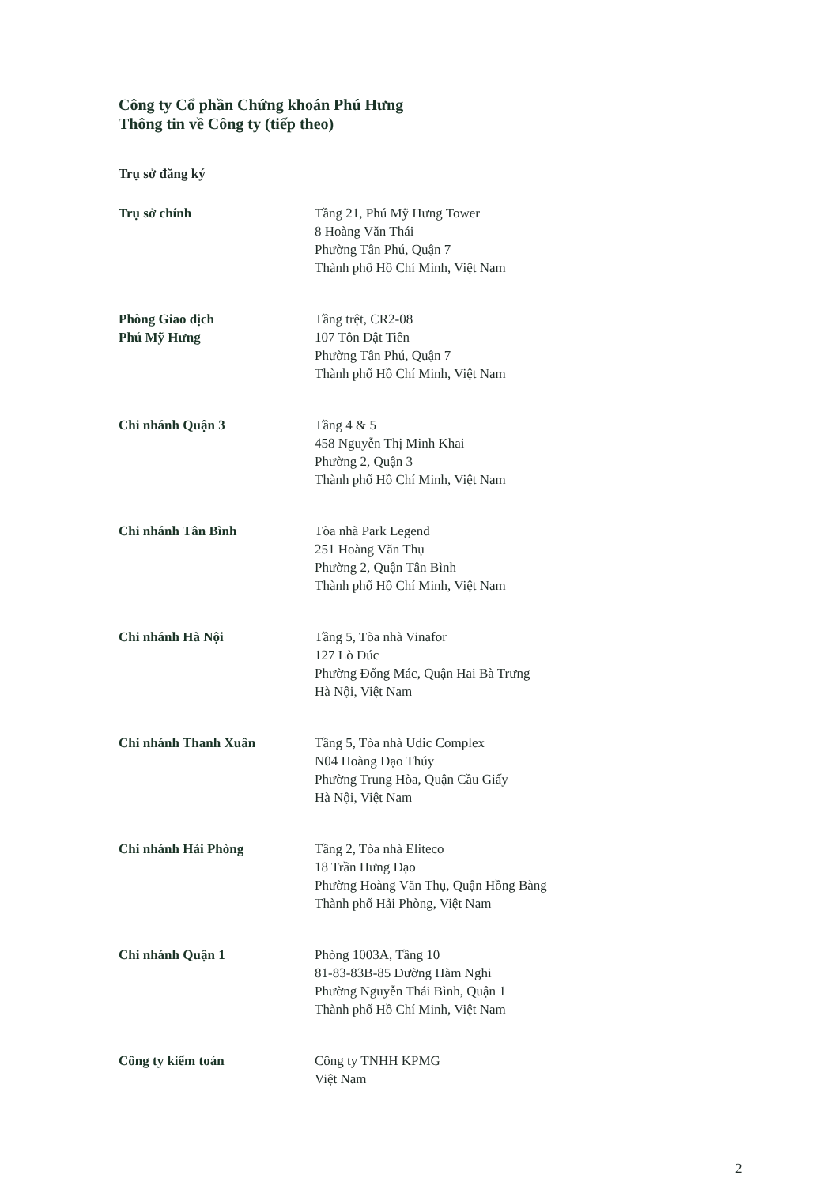Công ty Cổ phần Chứng khoán Phú Hưng
Thông tin về Công ty (tiếp theo)
Trụ sở đăng ký
Trụ sở chính Tầng 21, Phú Mỹ Hưng Tower
8 Hoàng Văn Thái
Phường Tân Phú, Quận 7
Thành phố Hồ Chí Minh, Việt Nam
Phòng Giao dịch
Phú Mỹ Hưng
Tầng trệt, CR2-08
107 Tôn Dật Tiên
Phường Tân Phú, Quận 7
Thành phố Hồ Chí Minh, Việt Nam
Chi nhánh Quận 3 Tầng 4 & 5
458 Nguyễn Thị Minh Khai
Phường 2, Quận 3
Thành phố Hồ Chí Minh, Việt Nam
Chi nhánh Tân Bình Tòa nhà Park Legend
251 Hoàng Văn Thụ
Phường 2, Quận Tân Bình
Thành phố Hồ Chí Minh, Việt Nam
Chi nhánh Hà Nội Tầng 5, Tòa nhà Vinafor
127 Lò Đúc
Phường Đống Mác, Quận Hai Bà Trưng
Hà Nội, Việt Nam
Chi nhánh Thanh Xuân Tầng 5, Tòa nhà Udic Complex
N04 Hoàng Đạo Thúy
Phường Trung Hòa, Quận Cầu Giấy
Hà Nội, Việt Nam
Chi nhánh Hải Phòng Tầng 2, Tòa nhà Eliteco
18 Trần Hưng Đạo
Phường Hoàng Văn Thụ, Quận Hồng Bàng
Thành phố Hải Phòng, Việt Nam
Chi nhánh Quận 1 Phòng 1003A, Tầng 10
81-83-83B-85 Đường Hàm Nghi
Phường Nguyễn Thái Bình, Quận 1
Thành phố Hồ Chí Minh, Việt Nam
Công ty kiểm toán Công ty TNHH KPMG
Việt Nam
2